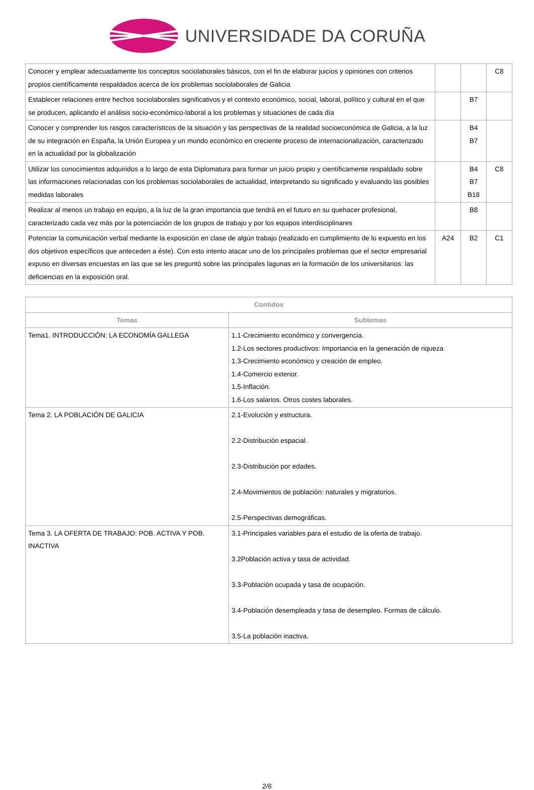UNIVERSIDADE DA CORUÑA
| Conocer y emplear adecuadamente los conceptos sociolaborales básicos, con el fin de elaborar juicios y opiniones con criterios propios científicamente respaldados acerca de los problemas sociolaborales de Galicia | | | C8 |
| Establecer relaciones entre hechos sociolaborales significativos y el contexto económico, social, laboral, político y cultural en el que se producen, aplicando el análisis socio-económico-laboral a los problemas y situaciones de cada día | | B7 | |
| Conocer y comprender los rasgos característicos de la situación y las perspectivas de la realidad socioeconómica de Galicia, a la luz de su integración en España, la Unión Europea y un mundo económico en creciente proceso de internacionalización, caracterizado en la actualidad por la globalización | | B4 B7 | |
| Utilizar los conocimientos adquiridos a lo largo de esta Diplomatura para formar un juicio propio y científicamente respaldado sobre las informaciones relacionadas con los problemas sociolaborales de actualidad, interpretando su significado y evaluando las posibles medidas laborales | | B4 B7 B18 | C8 |
| Realizar al menos un trabajo en equipo, a la luz de la gran importancia que tendrá en el futuro en su quehacer profesional, caracterizado cada vez más por la potenciación de los grupos de trabajo y por los equipos interdisciplinares | | B8 | |
| Potenciar la comunicación verbal mediante la exposición en clase de algún trabajo (realizado en cumplimiento de lo expuesto en los dos objetivos específicos que anteceden a éste). Con esto intento atacar uno de los principales problemas que el sector empresarial expuso en diversas encuestas en las que se les preguntó sobre las principales lagunas en la formación de los universitarios: las deficiencias en la exposición oral. | A24 | B2 | C1 |
| Contidos | |
| --- | --- |
| Temas | Subtemas |
| Tema1. INTRODUCCIÓN: LA ECONOMÍA GALLEGA | 1.1-Crecimiento económico y convergencia. 1.2-Los sectores productivos: Importancia en la generación de riqueza 1.3-Crecimiento económico y creación de empleo. 1.4-Comercio exterior. 1.5-Inflación. 1.6-Los salarios. Otros costes laborales. |
| Tema 2. LA POBLACIÓN DE GALICIA | 2.1-Evolución y estructura. 2.2-Distribución espacial. 2.3-Distribución por edades. 2.4-Movimientos de población: naturales y migratorios. 2.5-Perspectivas demográficas. |
| Tema 3. LA OFERTA DE TRABAJO: POB. ACTIVA Y POB. INACTIVA | 3.1-Principales variables para el estudio de la oferta de trabajo. 3.2Población activa y tasa de actividad. 3.3-Población ocupada y tasa de ocupación. 3.4-Población desempleada y tasa de desempleo. Formas de cálculo. 3.5-La población inactiva. |
2/6